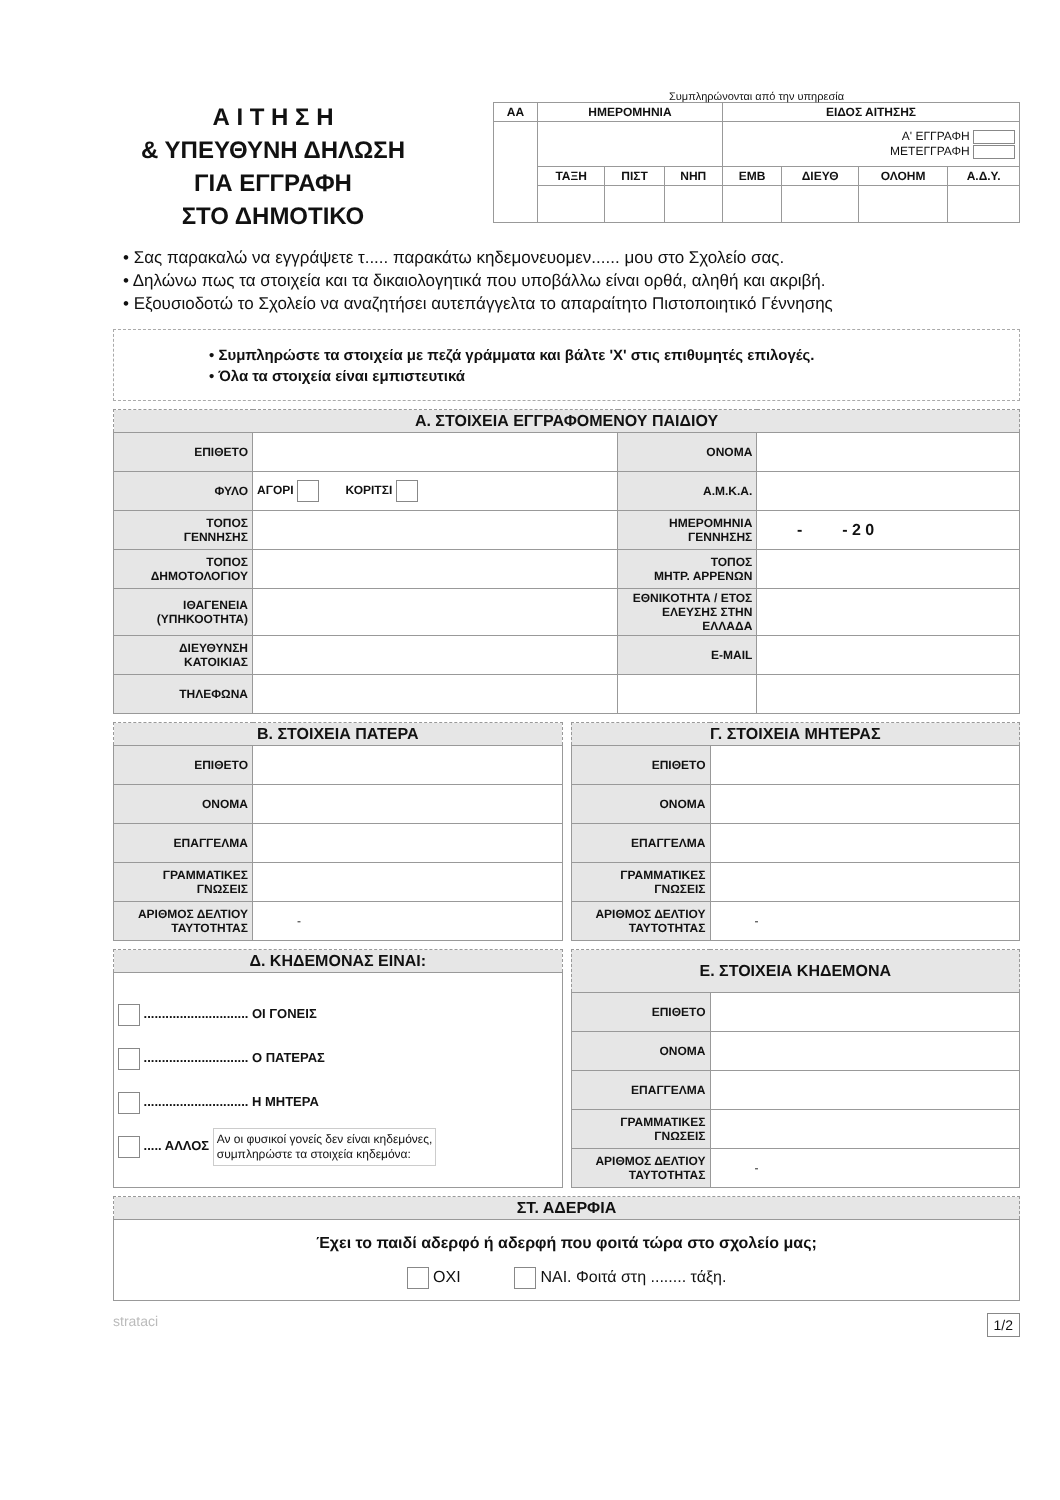Α Ι Τ Η Σ Η
& ΥΠΕΥΘΥΝΗ ΔΗΛΩΣΗ
ΓΙΑ ΕΓΓΡΑΦΗ
ΣΤΟ ΔΗΜΟΤΙΚΟ
Συμπληρώνονται από την υπηρεσία
| ΑΑ | ΗΜΕΡΟΜΗΝΙΑ | | | ΕΙΔΟΣ ΑΙΤΗΣΗΣ | | | |
| --- | --- | --- | --- | --- | --- | --- | --- |
| | | | | Α' ΕΓΓΡΑΦΗ ΜΕΤΕΓΓΡΑΦΗ | | | |
| | ΤΑΞΗ | ΠΙΣΤ | ΝΗΠ | ΕΜΒ | ΔΙΕΥΘ | ΟΛΟΗΜ | Α.Δ.Υ. |
• Σας παρακαλώ να εγγράψετε τ..... παρακάτω κηδεμονευομεν...... μου στο Σχολείο σας.
• Δηλώνω πως τα στοιχεία και τα δικαιολογητικά που υποβάλλω είναι ορθά, αληθή και ακριβή.
• Εξουσιοδοτώ το Σχολείο να αναζητήσει αυτεπάγγελτα το απαραίτητο Πιστοποιητικό Γέννησης
• Συμπληρώστε τα στοιχεία με πεζά γράμματα και βάλτε 'Χ' στις επιθυμητές επιλογές.
• Όλα τα στοιχεία είναι εμπιστευτικά
| Α. ΣΤΟΙΧΕΙΑ ΕΓΓΡΑΦΟΜΕΝΟΥ ΠΑΙΔΙΟΥ | | | |
| ΕΠΙΘΕΤΟ | | ΟΝΟΜΑ | |
| ΦΥΛΟ | ΑΓΟΡΙ ΚΟΡΙΤΣΙ | Α.Μ.Κ.Α. | |
| ΤΟΠΟΣ ΓΕΝΝΗΣΗΣ | | ΗΜΕΡΟΜΗΝΙΑ ΓΕΝΝΗΣΗΣ | - - 2 0 |
| ΤΟΠΟΣ ΔΗΜΟΤΟΛΟΓΙΟΥ | | ΤΟΠΟΣ ΜΗΤΡ. ΑΡΡΕΝΩΝ | |
| ΙΘΑΓΕΝΕΙΑ (ΥΠΗΚΟΟΤΗΤΑ) | | ΕΘΝΙΚΟΤΗΤΑ / ΕΤΟΣ ΕΛΕΥΣΗΣ ΣΤΗΝ ΕΛΛΑΔΑ | |
| ΔΙΕΥΘΥΝΣΗ ΚΑΤΟΙΚΙΑΣ | | E-MAIL | |
| ΤΗΛΕΦΩΝΑ | | | |
| Β. ΣΤΟΙΧΕΙΑ ΠΑΤΕΡΑ | |
| ΕΠΙΘΕΤΟ | |
| ΟΝΟΜΑ | |
| ΕΠΑΓΓΕΛΜΑ | |
| ΓΡΑΜΜΑΤΙΚΕΣ ΓΝΩΣΕΙΣ | |
| ΑΡΙΘΜΟΣ ΔΕΛΤΙΟΥ ΤΑΥΤΟΤΗΤΑΣ | - |
| Γ. ΣΤΟΙΧΕΙΑ ΜΗΤΕΡΑΣ | |
| ΕΠΙΘΕΤΟ | |
| ΟΝΟΜΑ | |
| ΕΠΑΓΓΕΛΜΑ | |
| ΓΡΑΜΜΑΤΙΚΕΣ ΓΝΩΣΕΙΣ | |
| ΑΡΙΘΜΟΣ ΔΕΛΤΙΟΥ ΤΑΥΤΟΤΗΤΑΣ | - |
| Δ. ΚΗΔΕΜΟΝΑΣ ΕΙΝΑΙ: |
| ............................. ΟΙ ΓΟΝΕΙΣ ............................. Ο ΠΑΤΕΡΑΣ ............................. Η ΜΗΤΕΡΑ ..... ΑΛΛΟΣ Αν οι φυσικοί γονείς δεν είναι κηδεμόνες, συμπληρώστε τα στοιχεία κηδεμόνα: |
| Ε. ΣΤΟΙΧΕΙΑ ΚΗΔΕΜΟΝΑ | |
| ΕΠΙΘΕΤΟ | |
| ΟΝΟΜΑ | |
| ΕΠΑΓΓΕΛΜΑ | |
| ΓΡΑΜΜΑΤΙΚΕΣ ΓΝΩΣΕΙΣ | |
| ΑΡΙΘΜΟΣ ΔΕΛΤΙΟΥ ΤΑΥΤΟΤΗΤΑΣ | - |
| ΣΤ. ΑΔΕΡΦΙΑ |
| Έχει το παιδί αδερφό ή αδερφή που φοιτά τώρα στο σχολείο μας; ΟΧΙ ΝΑΙ. Φοιτά στη ........ τάξη. |
strataci 1/2